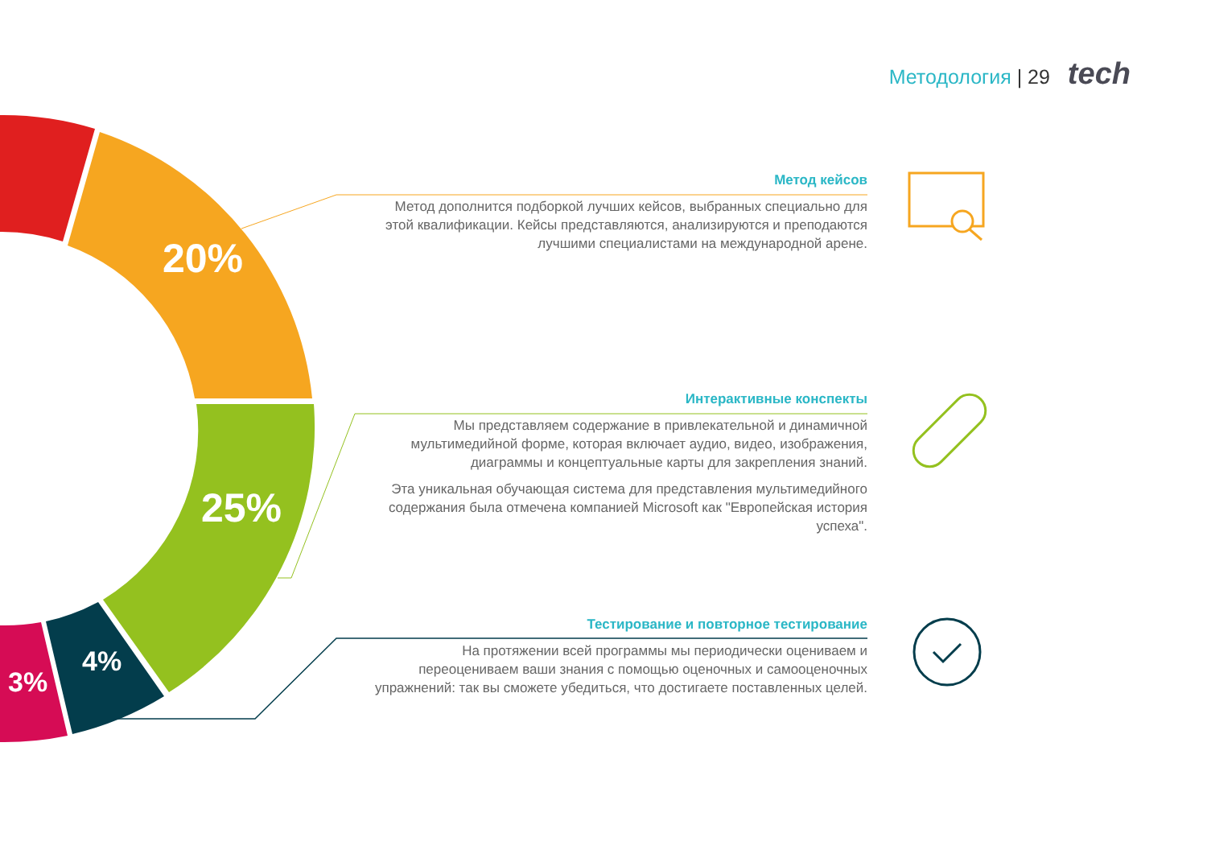20%
25%
4%
3%
Методология | 29 tech
Метод кейсов
Метод дополнится подборкой лучших кейсов, выбранных специально для этой квалификации. Кейсы представляются, анализируются и преподаются лучшими специалистами на международной арене.
Интерактивные конспекты
Мы представляем содержание в привлекательной и динамичной мультимедийной форме, которая включает аудио, видео, изображения, диаграммы и концептуальные карты для закрепления знаний.
Эта уникальная обучающая система для представления мультимедийного содержания была отмечена компанией Microsoft как "Европейская история успеха".
Тестирование и повторное тестирование
На протяжении всей программы мы периодически оцениваем и переоцениваем ваши знания с помощью оценочных и самооценочных упражнений: так вы сможете убедиться, что достигаете поставленных целей.